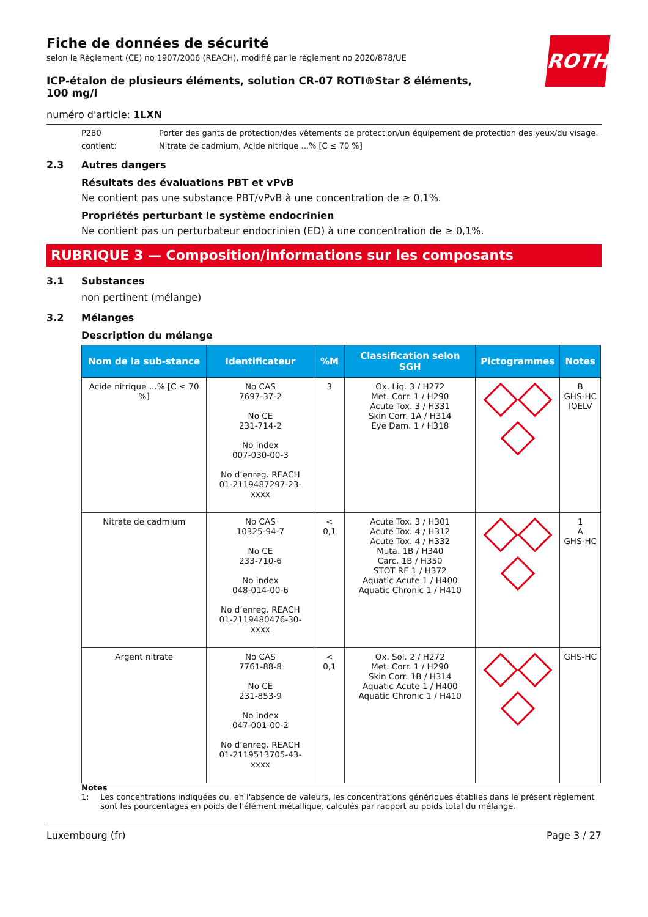ROTH
Fiche de données de sécurité
selon le Règlement (CE) no 1907/2006 (REACH), modifié par le règlement no 2020/878/UE
ICP-étalon de plusieurs éléments, solution CR-07 ROTI®Star 8 éléments, 100 mg/l
numéro d'article: 1LXN
P280 Porter des gants de protection/des vêtements de protection/un équipement de protection des yeux/du visage.
contient: Nitrate de cadmium, Acide nitrique ...% [C ≤ 70 %]
2.3 Autres dangers
Résultats des évaluations PBT et vPvB
Ne contient pas une substance PBT/vPvB à une concentration de ≥ 0,1%.
Propriétés perturbant le système endocrinien
Ne contient pas un perturbateur endocrinien (ED) à une concentration de ≥ 0,1%.
RUBRIQUE 3 — Composition/informations sur les composants
3.1 Substances
non pertinent (mélange)
3.2 Mélanges
Description du mélange
| Nom de la sub-stance | Identificateur | %M | Classification selon SGH | Pictogrammes | Notes |
| --- | --- | --- | --- | --- | --- |
| Acide nitrique ...% [C ≤ 70 %] | No CAS 7697-37-2 No CE 231-714-2 No index 007-030-00-3 No d’enreg. REACH 01-2119487297-23-xxxx | 3 | Ox. Liq. 3 / H272 Met. Corr. 1 / H290 Acute Tox. 3 / H331 Skin Corr. 1A / H314 Eye Dam. 1 / H318 | | B GHS-HC IOELV |
| Nitrate de cadmium | No CAS 10325-94-7 No CE 233-710-6 No index 048-014-00-6 No d’enreg. REACH 01-2119480476-30-xxxx | < 0,1 | Acute Tox. 3 / H301 Acute Tox. 4 / H312 Acute Tox. 4 / H332 Muta. 1B / H340 Carc. 1B / H350 STOT RE 1 / H372 Aquatic Acute 1 / H400 Aquatic Chronic 1 / H410 | | 1 A GHS-HC |
| Argent nitrate | No CAS 7761-88-8 No CE 231-853-9 No index 047-001-00-2 No d’enreg. REACH 01-2119513705-43-xxxx | < 0,1 | Ox. Sol. 2 / H272 Met. Corr. 1 / H290 Skin Corr. 1B / H314 Aquatic Acute 1 / H400 Aquatic Chronic 1 / H410 | | GHS-HC |
Notes
1: Les concentrations indiquées ou, en l'absence de valeurs, les concentrations génériques établies dans le présent règlement sont les pourcentages en poids de l'élément métallique, calculés par rapport au poids total du mélange.
Luxembourg (fr) Page 3 / 27